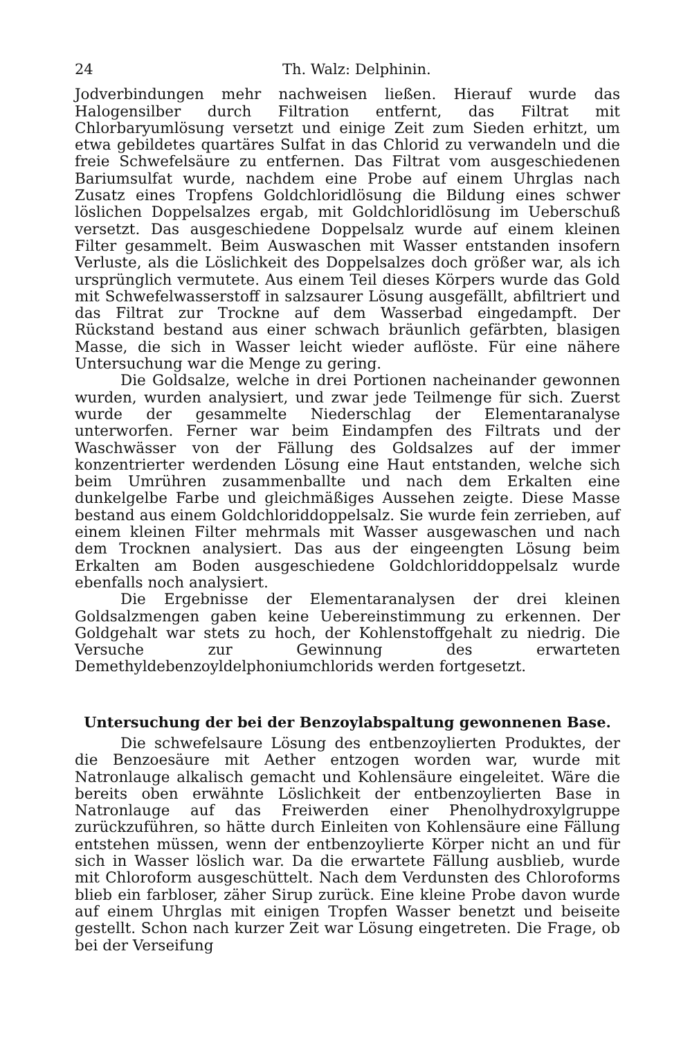24 Th. Walz: Delphinin.
Jodverbindungen mehr nachweisen ließen. Hierauf wurde das Halogensilber durch Filtration entfernt, das Filtrat mit Chlorbaryumlösung versetzt und einige Zeit zum Sieden erhitzt, um etwa gebildetes quartäres Sulfat in das Chlorid zu verwandeln und die freie Schwefelsäure zu entfernen. Das Filtrat vom ausgeschiedenen Bariumsulfat wurde, nachdem eine Probe auf einem Uhrglas nach Zusatz eines Tropfens Goldchloridlösung die Bildung eines schwer löslichen Doppelsalzes ergab, mit Goldchloridlösung im Ueberschuß versetzt. Das ausgeschiedene Doppelsalz wurde auf einem kleinen Filter gesammelt. Beim Auswaschen mit Wasser entstanden insofern Verluste, als die Löslichkeit des Doppelsalzes doch größer war, als ich ursprünglich vermutete. Aus einem Teil dieses Körpers wurde das Gold mit Schwefelwasserstoff in salzsaurer Lösung ausgefällt, abfiltriert und das Filtrat zur Trockne auf dem Wasserbad eingedampft. Der Rückstand bestand aus einer schwach bräunlich gefärbten, blasigen Masse, die sich in Wasser leicht wieder auflöste. Für eine nähere Untersuchung war die Menge zu gering.
Die Goldsalze, welche in drei Portionen nacheinander gewonnen wurden, wurden analysiert, und zwar jede Teilmenge für sich. Zuerst wurde der gesammelte Niederschlag der Elementaranalyse unterworfen. Ferner war beim Eindampfen des Filtrats und der Waschwässer von der Fällung des Goldsalzes auf der immer konzentrierter werdenden Lösung eine Haut entstanden, welche sich beim Umrühren zusammenballte und nach dem Erkalten eine dunkelgelbe Farbe und gleichmäßiges Aussehen zeigte. Diese Masse bestand aus einem Goldchloriddoppelsalz. Sie wurde fein zerrieben, auf einem kleinen Filter mehrmals mit Wasser ausgewaschen und nach dem Trocknen analysiert. Das aus der eingeengten Lösung beim Erkalten am Boden ausgeschiedene Goldchloriddoppelsalz wurde ebenfalls noch analysiert.
Die Ergebnisse der Elementaranalysen der drei kleinen Goldsalzmengen gaben keine Uebereinstimmung zu erkennen. Der Goldgehalt war stets zu hoch, der Kohlenstoffgehalt zu niedrig. Die Versuche zur Gewinnung des erwarteten Demethyldebenzoyldelphoniumchlorids werden fortgesetzt.
Untersuchung der bei der Benzoylabspaltung gewonnenen Base.
Die schwefelsaure Lösung des entbenzoylierten Produktes, der die Benzoesäure mit Aether entzogen worden war, wurde mit Natronlauge alkalisch gemacht und Kohlensäure eingeleitet. Wäre die bereits oben erwähnte Löslichkeit der entbenzoylierten Base in Natronlauge auf das Freiwerden einer Phenolhydroxylgruppe zurückzuführen, so hätte durch Einleiten von Kohlensäure eine Fällung entstehen müssen, wenn der entbenzoylierte Körper nicht an und für sich in Wasser löslich war. Da die erwartete Fällung ausblieb, wurde mit Chloroform ausgeschüttelt. Nach dem Verdunsten des Chloroforms blieb ein farbloser, zäher Sirup zurück. Eine kleine Probe davon wurde auf einem Uhrglas mit einigen Tropfen Wasser benetzt und beiseite gestellt. Schon nach kurzer Zeit war Lösung eingetreten. Die Frage, ob bei der Verseifung